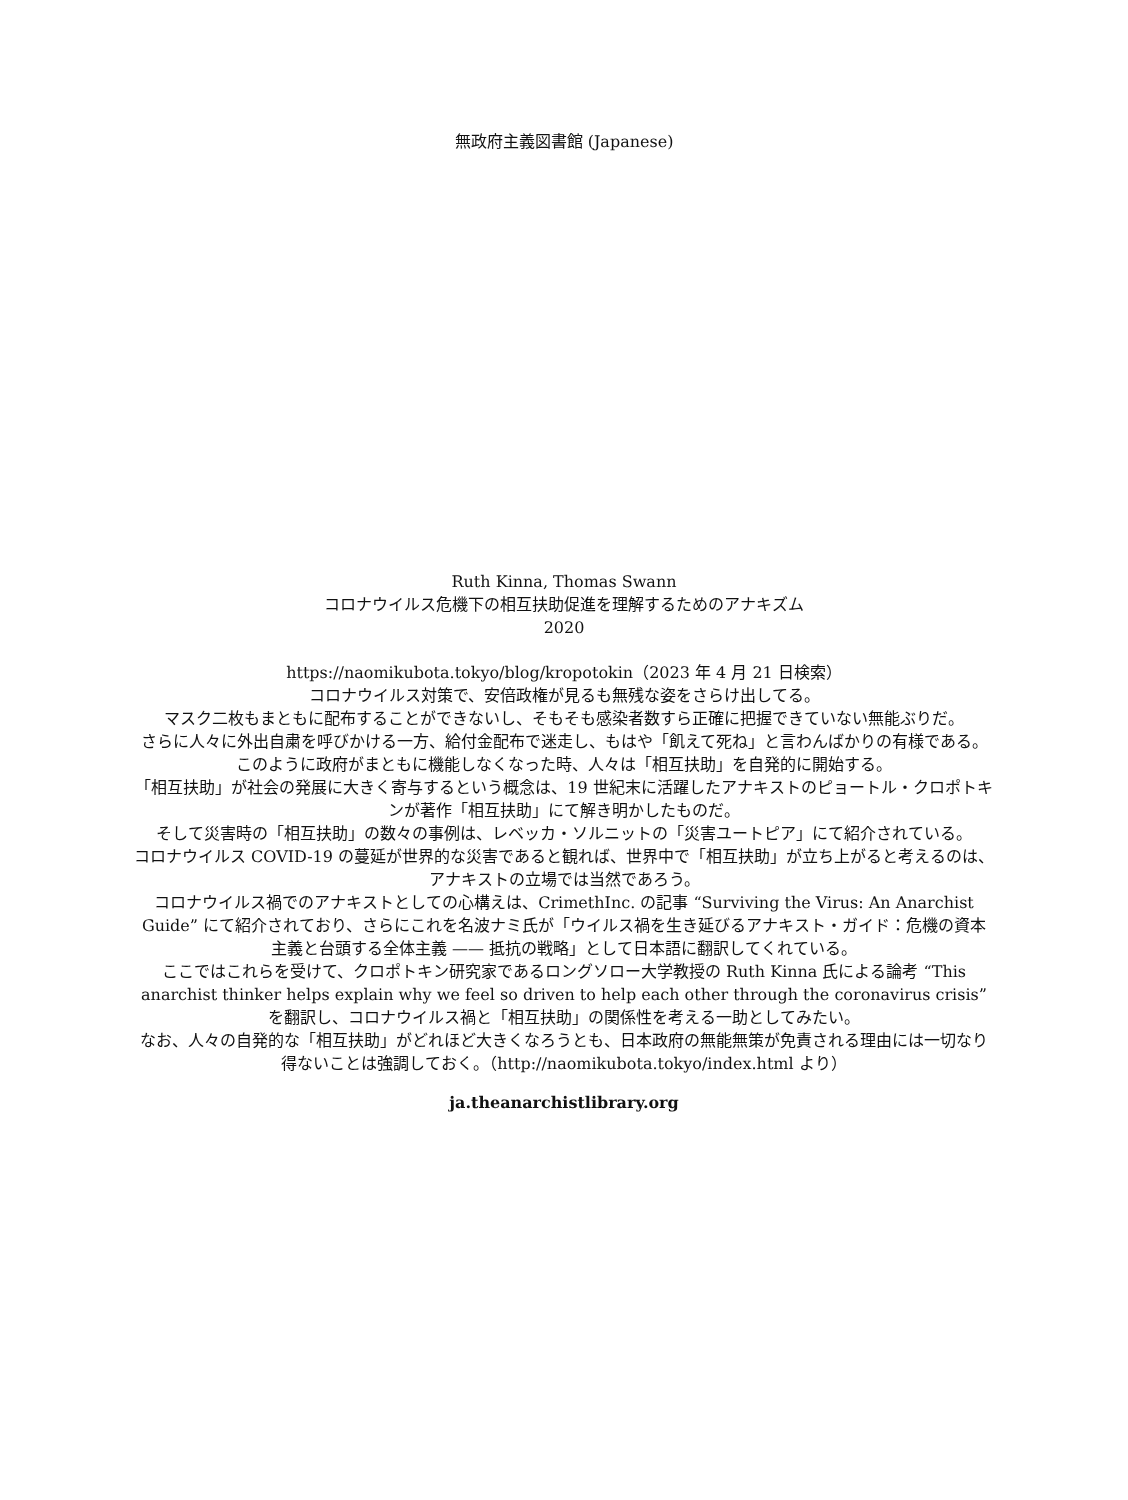無政府主義図書館 (Japanese)
Ruth Kinna, Thomas Swann
コロナウイルス危機下の相互扶助促進を理解するためのアナキズム
2020
https://naomikubota.tokyo/blog/kropotokin（2023 年 4 月 21 日検索）
コロナウイルス対策で、安倍政権が見るも無残な姿をさらけ出してる。
マスク二枚もまともに配布することができないし、そもそも感染者数すら正確に把握できていない無能ぶりだ。
さらに人々に外出自粛を呼びかける一方、給付金配布で迷走し、もはや「飢えて死ね」と言わんばかりの有様である。
このように政府がまともに機能しなくなった時、人々は「相互扶助」を自発的に開始する。
「相互扶助」が社会の発展に大きく寄与するという概念は、19 世紀末に活躍したアナキストのピョートル・クロポトキンが著作「相互扶助」にて解き明かしたものだ。
そして災害時の「相互扶助」の数々の事例は、レベッカ・ソルニットの「災害ユートピア」にて紹介されている。
コロナウイルス COVID-19 の蔓延が世界的な災害であると観れば、世界中で「相互扶助」が立ち上がると考えるのは、アナキストの立場では当然であろう。
コロナウイルス禍でのアナキストとしての心構えは、CrimethInc. の記事 “Surviving the Virus: An Anarchist Guide” にて紹介されており、さらにこれを名波ナミ氏が「ウイルス禍を生き延びるアナキスト・ガイド：危機の資本主義と台頭する全体主義 —— 抵抗の戦略」として日本語に翻訳してくれている。
ここではこれらを受けて、クロポトキン研究家であるロングソロー大学教授の Ruth Kinna 氏による論考 “This anarchist thinker helps explain why we feel so driven to help each other through the coronavirus crisis” を翻訳し、コロナウイルス禍と「相互扶助」の関係性を考える一助としてみたい。
なお、人々の自発的な「相互扶助」がどれほど大きくなろうとも、日本政府の無能無策が免責される理由には一切なり得ないことは強調しておく。（http://naomikubota.tokyo/index.html より）
ja.theanarchistlibrary.org